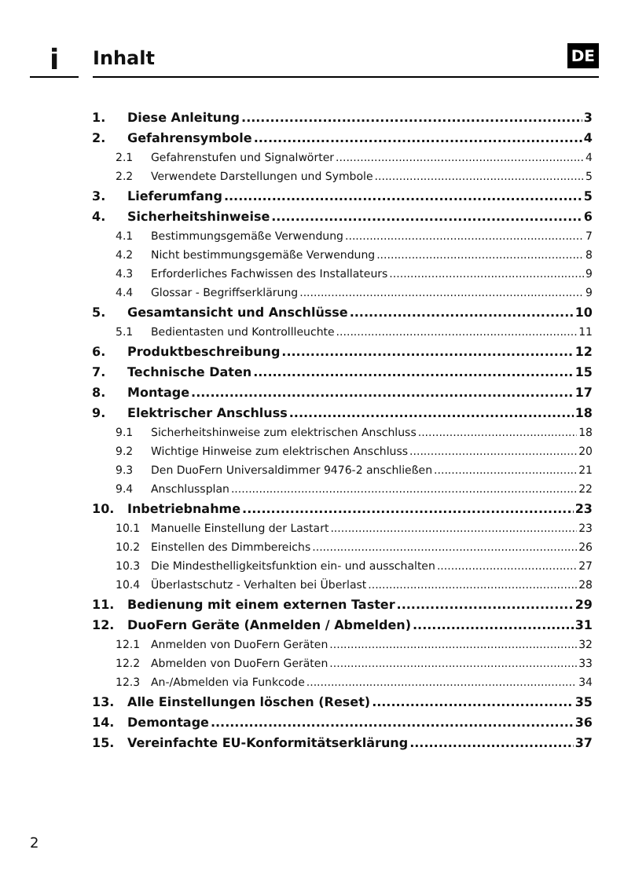i Inhalt DE
1. Diese Anleitung 3
2. Gefahrensymbole 4
2.1 Gefahrenstufen und Signalwörter 4
2.2 Verwendete Darstellungen und Symbole 5
3. Lieferumfang 5
4. Sicherheitshinweise 6
4.1 Bestimmungsgemäße Verwendung 7
4.2 Nicht bestimmungsgemäße Verwendung 8
4.3 Erforderliches Fachwissen des Installateurs 9
4.4 Glossar - Begriffserklärung 9
5. Gesamtansicht und Anschlüsse 10
5.1 Bedientasten und Kontrollleuchte 11
6. Produktbeschreibung 12
7. Technische Daten 15
8. Montage 17
9. Elektrischer Anschluss 18
9.1 Sicherheitshinweise zum elektrischen Anschluss 18
9.2 Wichtige Hinweise zum elektrischen Anschluss 20
9.3 Den DuoFern Universaldimmer 9476-2 anschließen 21
9.4 Anschlussplan 22
10. Inbetriebnahme 23
10.1 Manuelle Einstellung der Lastart 23
10.2 Einstellen des Dimmbereichs 26
10.3 Die Mindesthelligkeitsfunktion ein- und ausschalten 27
10.4 Überlastschutz - Verhalten bei Überlast 28
11. Bedienung mit einem externen Taster 29
12. DuoFern Geräte (Anmelden / Abmelden) 31
12.1 Anmelden von DuoFern Geräten 32
12.2 Abmelden von DuoFern Geräten 33
12.3 An-/Abmelden via Funkcode 34
13. Alle Einstellungen löschen (Reset) 35
14. Demontage 36
15. Vereinfachte EU-Konformitätserklärung 37
2